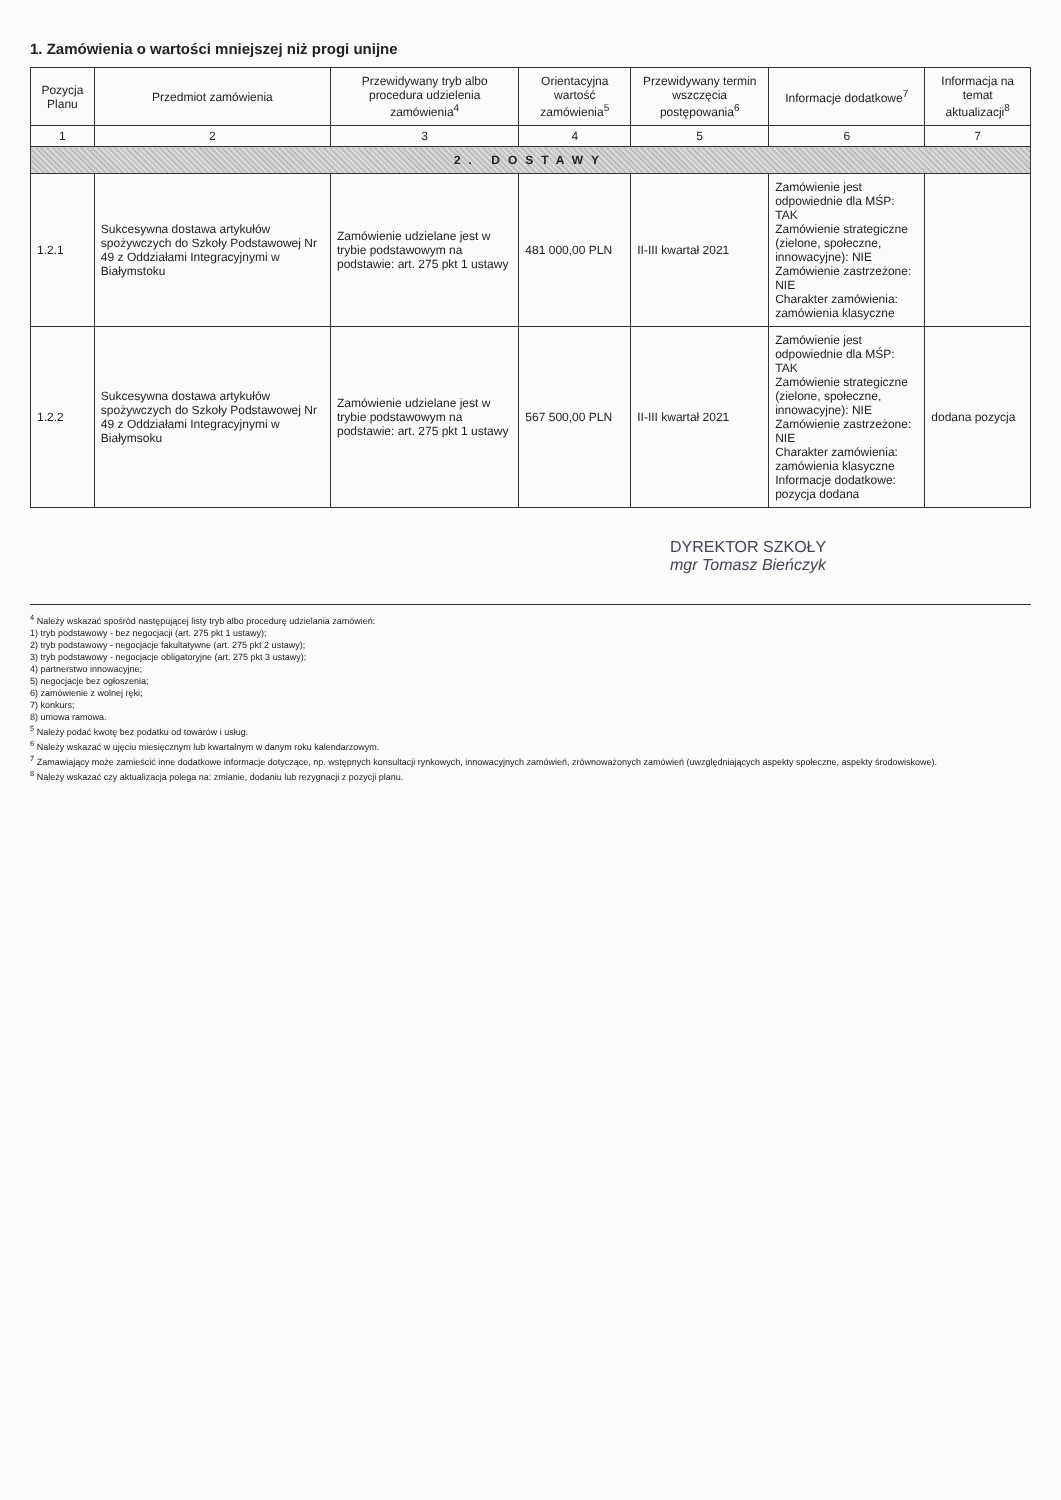1. Zamówienia o wartości mniejszej niż progi unijne
| Pozycja Planu | Przedmiot zamówienia | Przewidywany tryb albo procedura udzielenia zamówienia<sup>4</sup> | Orientacyjna wartość zamówienia<sup>5</sup> | Przewidywany termin wszczęcia postępowania<sup>6</sup> | Informacje dodatkowe<sup>7</sup> | Informacja na temat aktualizacji<sup>8</sup> |
| --- | --- | --- | --- | --- | --- | --- |
| 1 | 2 | 3 | 4 | 5 | 6 | 7 |
| 2. DOSTAWY | | | | | | |
| 1.2.1 | Sukcesywna dostawa artykułów spożywczych do Szkoły Podstawowej Nr 49 z Oddziałami Integracyjnymi w Białymstoku | Zamówienie udzielane jest w trybie podstawowym na podstawie: art. 275 pkt 1 ustawy | 481 000,00 PLN | II-III kwartał 2021 | Zamówienie jest odpowiednie dla MŚP: TAK Zamówienie strategiczne (zielone, społeczne, innowacyjne): NIE Zamówienie zastrzeżone: NIE Charakter zamówienia: zamówienia klasyczne | |
| 1.2.2 | Sukcesywna dostawa artykułów spożywczych do Szkoły Podstawowej Nr 49 z Oddziałami Integracyjnymi w Białymsoku | Zamówienie udzielane jest w trybie podstawowym na podstawie: art. 275 pkt 1 ustawy | 567 500,00 PLN | II-III kwartał 2021 | Zamówienie jest odpowiednie dla MŚP: TAK Zamówienie strategiczne (zielone, społeczne, innowacyjne): NIE Zamówienie zastrzeżone: NIE Charakter zamówienia: zamówienia klasyczne Informacje dodatkowe: pozycja dodana | dodana pozycja |
DYREKTOR SZKOŁY
mgr Tomasz Bieńczyk
<sup>4</sup> Należy wskazać spośród następującej listy tryb albo procedurę udzielania zamówień:
1) tryb podstawowy - bez negocjacji (art. 275 pkt 1 ustawy);
2) tryb podstawowy - negocjacje fakultatywne (art. 275 pkt 2 ustawy);
3) tryb podstawowy - negocjacje obligatoryjne (art. 275 pkt 3 ustawy);
4) partnerstwo innowacyjne;
5) negocjacje bez ogłoszenia;
6) zamówienie z wolnej ręki;
7) konkurs;
8) umowa ramowa.
<sup>5</sup> Należy podać kwotę bez podatku od towarów i usług.
<sup>6</sup> Należy wskazać w ujęciu miesięcznym lub kwartalnym w danym roku kalendarzowym.
<sup>7</sup> Zamawiający może zamieścić inne dodatkowe informacje dotyczące, np. wstępnych konsultacji rynkowych, innowacyjnych zamówień, zrównoważonych zamówień (uwzględniających aspekty społeczne, aspekty środowiskowe).
<sup>8</sup> Należy wskazać czy aktualizacja polega na: zmianie, dodaniu lub rezygnacji z pozycji planu.